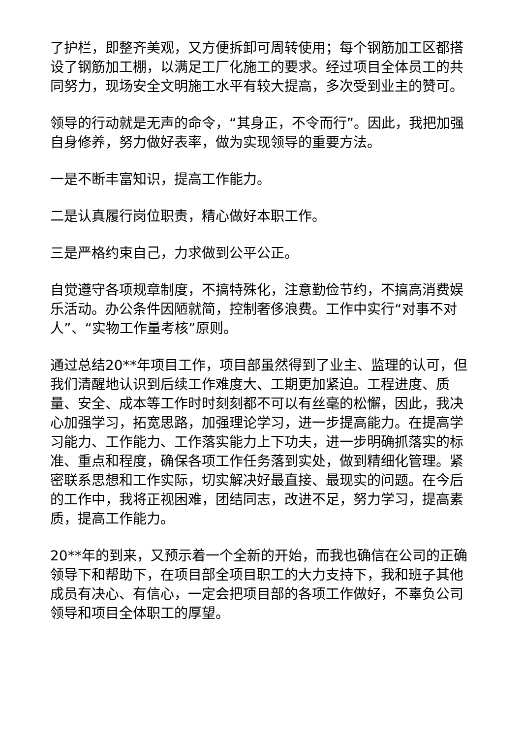了护栏，即整齐美观，又方便拆卸可周转使用；每个钢筋加工区都搭设了钢筋加工棚，以满足工厂化施工的要求。经过项目全体员工的共同努力，现场安全文明施工水平有较大提高，多次受到业主的赞可。
领导的行动就是无声的命令，“其身正，不令而行”。因此，我把加强自身修养，努力做好表率，做为实现领导的重要方法。
一是不断丰富知识，提高工作能力。
二是认真履行岗位职责，精心做好本职工作。
三是严格约束自己，力求做到公平公正。
自觉遵守各项规章制度，不搞特殊化，注意勤俭节约，不搞高消费娱乐活动。办公条件因陋就简，控制奢侈浪费。工作中实行“对事不对人”、“实物工作量考核”原则。
通过总结20**年项目工作，项目部虽然得到了业主、监理的认可，但我们清醒地认识到后续工作难度大、工期更加紧迫。工程进度、质量、安全、成本等工作时时刻刻都不可以有丝毫的松懈，因此，我决心加强学习，拓宽思路，加强理论学习，进一步提高能力。在提高学习能力、工作能力、工作落实能力上下功夫，进一步明确抓落实的标准、重点和程度，确保各项工作任务落到实处，做到精细化管理。紧密联系思想和工作实际，切实解决好最直接、最现实的问题。在今后的工作中，我将正视困难，团结同志，改进不足，努力学习，提高素质，提高工作能力。
20**年的到来，又预示着一个全新的开始，而我也确信在公司的正确领导下和帮助下，在项目部全项目职工的大力支持下，我和班子其他成员有决心、有信心，一定会把项目部的各项工作做好，不辜负公司领导和项目全体职工的厚望。